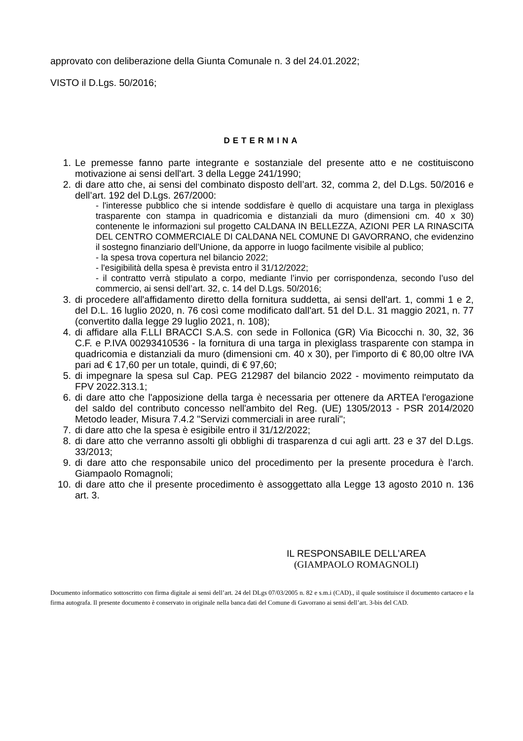approvato con deliberazione della Giunta Comunale n. 3 del 24.01.2022;
VISTO il D.Lgs. 50/2016;
DETERMINA
1. Le premesse fanno parte integrante e sostanziale del presente atto e ne costituiscono motivazione ai sensi dell'art. 3 della Legge 241/1990;
2. di dare atto che, ai sensi del combinato disposto dell’art. 32, comma 2, del D.Lgs. 50/2016 e dell’art. 192 del D.Lgs. 267/2000:
- l'interesse pubblico che si intende soddisfare è quello di acquistare una targa in plexiglass trasparente con stampa in quadricomia e distanziali da muro (dimensioni cm. 40 x 30) contenente le informazioni sul progetto CALDANA IN BELLEZZA, AZIONI PER LA RINASCITA DEL CENTRO COMMERCIALE DI CALDANA NEL COMUNE DI GAVORRANO, che evidenzino il sostegno finanziario dell’Unione, da apporre in luogo facilmente visibile al publico;
- la spesa trova copertura nel bilancio 2022;
- l'esigibilità della spesa è prevista entro il 31/12/2022;
- il contratto verrà stipulato a corpo, mediante l’invio per corrispondenza, secondo l’uso del commercio, ai sensi dell’art. 32, c. 14 del D.Lgs. 50/2016;
3. di procedere all'affidamento diretto della fornitura suddetta, ai sensi dell'art. 1, commi 1 e 2, del D.L. 16 luglio 2020, n. 76 così come modificato dall'art. 51 del D.L. 31 maggio 2021, n. 77 (convertito dalla legge 29 luglio 2021, n. 108);
4. di affidare alla F.LLI BRACCI S.A.S. con sede in Follonica (GR) Via Bicocchi n. 30, 32, 36 C.F. e P.IVA 00293410536 - la fornitura di una targa in plexiglass trasparente con stampa in quadricomia e distanziali da muro (dimensioni cm. 40 x 30), per l'importo di € 80,00 oltre IVA pari ad € 17,60 per un totale, quindi, di € 97,60;
5. di impegnare la spesa sul Cap. PEG 212987 del bilancio 2022 - movimento reimputato da FPV 2022.313.1;
6. di dare atto che l'apposizione della targa è necessaria per ottenere da ARTEA l'erogazione del saldo del contributo concesso nell'ambito del Reg. (UE) 1305/2013 - PSR 2014/2020 Metodo leader, Misura 7.4.2 "Servizi commerciali in aree rurali";
7. di dare atto che la spesa è esigibile entro il 31/12/2022;
8. di dare atto che verranno assolti gli obblighi di trasparenza d cui agli artt. 23 e 37 del D.Lgs. 33/2013;
9. di dare atto che responsabile unico del procedimento per la presente procedura è l'arch. Giampaolo Romagnoli;
10. di dare atto che il presente procedimento è assoggettato alla Legge 13 agosto 2010 n. 136 art. 3.
IL RESPONSABILE DELL’AREA
(GIAMPAOLO ROMAGNOLI)
Documento informatico sottoscritto con firma digitale ai sensi dell’art. 24 del DLgs 07/03/2005 n. 82 e s.m.i (CAD)., il quale sostituisce il documento cartaceo e la firma autografa. Il presente documento è conservato in originale nella banca dati del Comune di Gavorrano ai sensi dell’art. 3-bis del CAD.